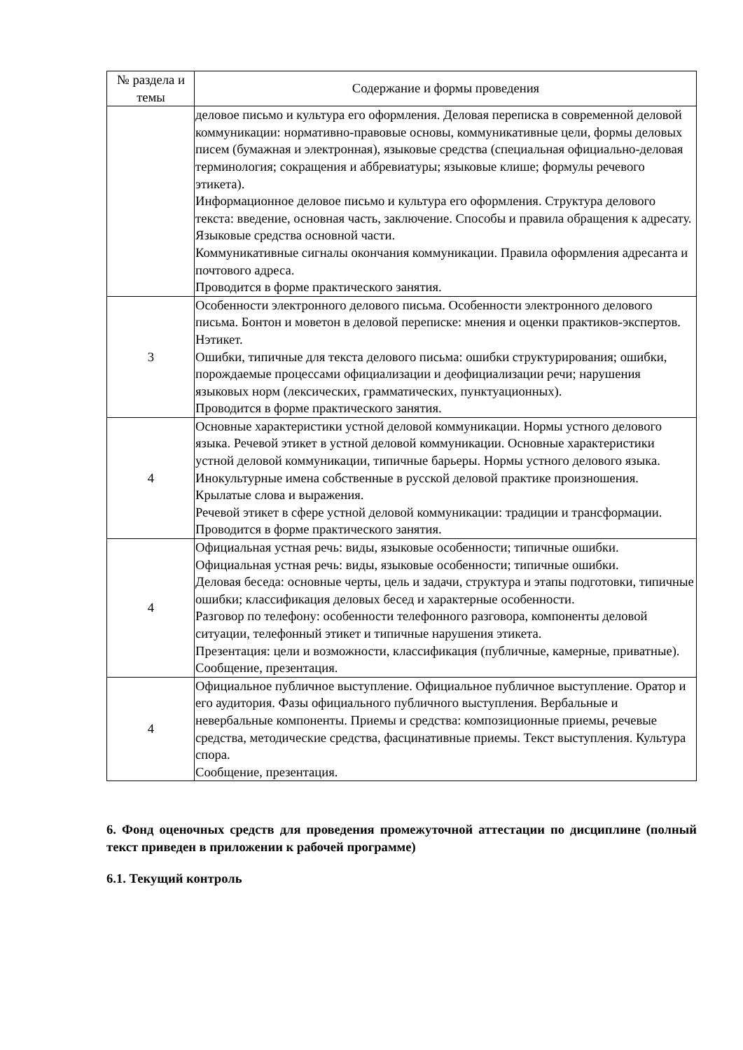| № раздела и темы | Содержание и формы проведения |
| --- | --- |
| | деловое письмо и культура его оформления. Деловая переписка в современной деловой коммуникации: нормативно-правовые основы, коммуникативные цели, формы деловых писем (бумажная и электронная), языковые средства (специальная официально-деловая терминология; сокращения и аббревиатуры; языковые клише; формулы речевого этикета). Информационное деловое письмо и культура его оформления. Структура делового текста: введение, основная часть, заключение. Способы и правила обращения к адресату. Языковые средства основной части. Коммуникативные сигналы окончания коммуникации. Правила оформления адресанта и почтового адреса. Проводится в форме практического занятия. |
| 3 | Особенности электронного делового письма. Особенности электронного делового письма. Бонтон и моветон в деловой переписке: мнения и оценки практиков-экспертов. Нэтикет. Ошибки, типичные для текста делового письма: ошибки структурирования; ошибки, порождаемые процессами официализации и деофициализации речи; нарушения языковых норм (лексических, грамматических, пунктуационных). Проводится в форме практического занятия. |
| 4 | Основные характеристики устной деловой коммуникации. Нормы устного делового языка. Речевой этикет в устной деловой коммуникации. Основные характеристики устной деловой коммуникации, типичные барьеры. Нормы устного делового языка. Инокультурные имена собственные в русской деловой практике произношения. Крылатые слова и выражения. Речевой этикет в сфере устной деловой коммуникации: традиции и трансформации. Проводится в форме практического занятия. |
| 4 | Официальная устная речь: виды, языковые особенности; типичные ошибки. Официальная устная речь: виды, языковые особенности; типичные ошибки. Деловая беседа: основные черты, цель и задачи, структура и этапы подготовки, типичные ошибки; классификация деловых бесед и характерные особенности. Разговор по телефону: особенности телефонного разговора, компоненты деловой ситуации, телефонный этикет и типичные нарушения этикета. Презентация: цели и возможности, классификация (публичные, камерные, приватные). Сообщение, презентация. |
| 4 | Официальное публичное выступление. Официальное публичное выступление. Оратор и его аудитория. Фазы официального публичного выступления. Вербальные и невербальные компоненты. Приемы и средства: композиционные приемы, речевые средства, методические средства, фасцинативные приемы. Текст выступления. Культура спора. Сообщение, презентация. |
6. Фонд оценочных средств для проведения промежуточной аттестации по дисциплине (полный текст приведен в приложении к рабочей программе)
6.1. Текущий контроль